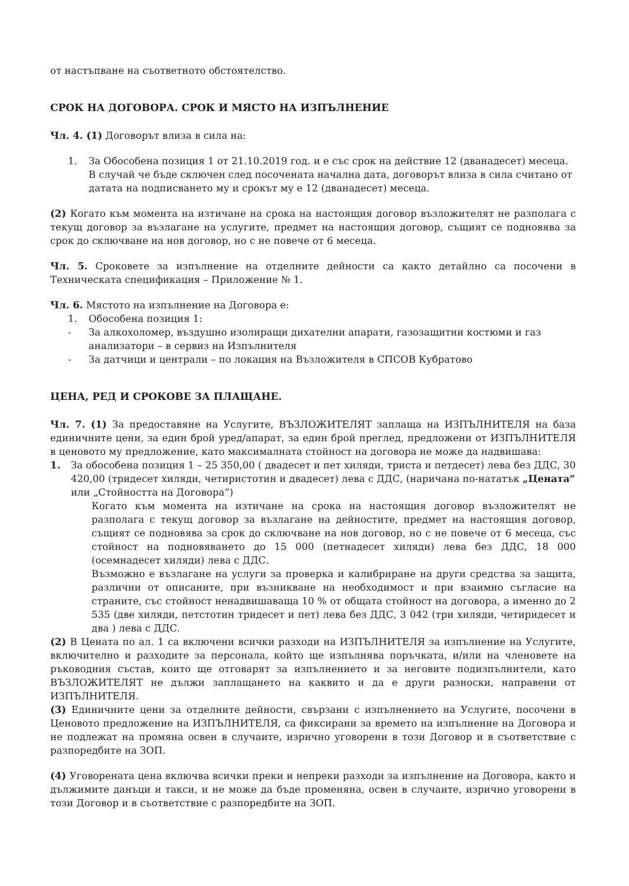от настъпване на съответното обстоятелство.
СРОК НА ДОГОВОРА. СРОК И МЯСТО НА ИЗПЪЛНЕНИЕ
Чл. 4. (1) Договорът влиза в сила на:
1. За Обособена позиция 1 от 21.10.2019 год. и е със срок на действие 12 (дванадесет) месеца. В случай че бъде сключен след посочената начална дата, договорът влиза в сила считано от датата на подписването му и срокът му е 12 (дванадесет) месеца.
(2) Когато към момента на изтичане на срока на настоящия договор възложителят не разполага с текущ договор за възлагане на услугите, предмет на настоящия договор, същият се подновява за срок до сключване на нов договор, но с не повече от 6 месеца.
Чл. 5. Сроковете за изпълнение на отделните дейности са както детайлно са посочени в Техническата спецификация – Приложение № 1.
Чл. 6. Мястото на изпълнение на Договора е:
1. Обособена позиция 1:
- За алкохоломер, въздушно изолиращи дихателни апарати, газозащитни костюми и газ анализатори – в сервиз на Изпълнителя
- За датчици и централи – по локация на Възложителя в СПСОВ Кубратово
ЦЕНА, РЕД И СРОКОВЕ ЗА ПЛАЩАНЕ.
Чл. 7. (1) За предоставяне на Услугите, ВЪЗЛОЖИТЕЛЯТ заплаща на ИЗПЪЛНИТЕЛЯ на база единичните цени, за един брой уред/апарат, за един брой преглед, предложени от ИЗПЪЛНИТЕЛЯ в ценовото му предложение, като максималната стойност на договора не може да надвишава:
1. За обособена позиция 1 – 25 350,00 ( двадесет и пет хиляди, триста и петдесет) лева без ДДС, 30 420,00 (тридесет хиляди, четиристотин и двадесет) лева с ДДС, (наричана по-нататък „Цената“ или „Стойността на Договора“)
Когато към момента на изтичане на срока на настоящия договор възложителят не разполага с текущ договор за възлагане на дейностите, предмет на настоящия договор, същият се подновява за срок до сключване на нов договор, но с не повече от 6 месеца, със стойност на подновяването до 15 000 (петнадесет хиляди) лева без ДДС, 18 000 (осемнадесет хиляди) лева с ДДС.
Възможно е възлагане на услуги за проверка и калибриране на други средства за защита, различни от описаните, при възникване на необходимост и при взаимно съгласие на страните, със стойност ненадвишаваща 10 % от общата стойност на договора, а именно до 2 535 (две хиляди, петстотин тридесет и пет) лева без ДДС, 3 042 (три хиляди, четиридесет и два ) лева с ДДС.
(2) В Цената по ал. 1 са включени всички разходи на ИЗПЪЛНИТЕЛЯ за изпълнение на Услугите, включително и разходите за персонала, който ще изпълнява поръчката, и/или на членовете на ръководния състав, които ще отговарят за изпълнението и за неговите подизпълнители, като ВЪЗЛОЖИТЕЛЯТ не дължи заплащането на каквито и да е други разноски, направени от ИЗПЪЛНИТЕЛЯ.
(3) Единичните цени за отделните дейности, свързани с изпълнението на Услугите, посочени в Ценовото предложение на ИЗПЪЛНИТЕЛЯ, са фиксирани за времето на изпълнение на Договора и не подлежат на промяна освен в случаите, изрично уговорени в този Договор и в съответствие с разпоредбите на ЗОП.
(4) Уговорената цена включва всички преки и непреки разходи за изпълнение на Договора, както и дължимите данъци и такси, и не може да бъде променяна, освен в случаите, изрично уговорени в този Договор и в съответствие с разпоредбите на ЗОП.